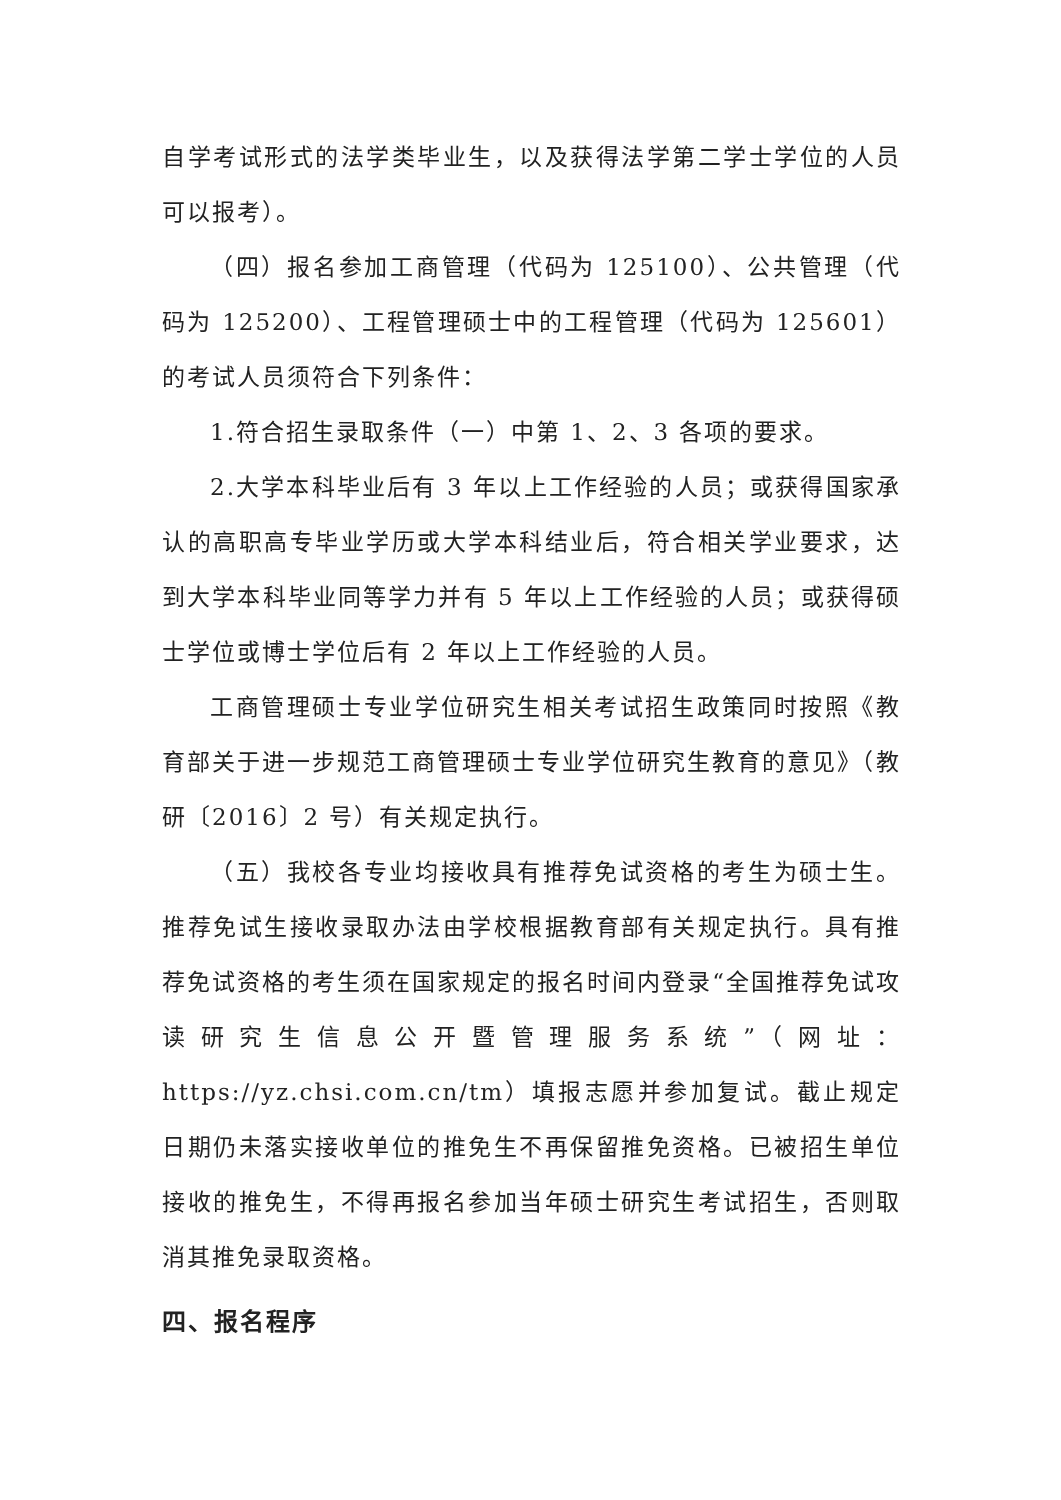自学考试形式的法学类毕业生，以及获得法学第二学士学位的人员可以报考）。
（四）报名参加工商管理（代码为 125100）、公共管理（代码为 125200）、工程管理硕士中的工程管理（代码为 125601）的考试人员须符合下列条件：
1.符合招生录取条件（一）中第 1、2、3 各项的要求。
2.大学本科毕业后有 3 年以上工作经验的人员；或获得国家承认的高职高专毕业学历或大学本科结业后，符合相关学业要求，达到大学本科毕业同等学力并有 5 年以上工作经验的人员；或获得硕士学位或博士学位后有 2 年以上工作经验的人员。
工商管理硕士专业学位研究生相关考试招生政策同时按照《教育部关于进一步规范工商管理硕士专业学位研究生教育的意见》（教研〔2016〕2 号）有关规定执行。
（五）我校各专业均接收具有推荐免试资格的考生为硕士生。推荐免试生接收录取办法由学校根据教育部有关规定执行。具有推荐免试资格的考生须在国家规定的报名时间内登录“全国推荐免试攻读研究生信息公开暨管理服务系统”（网址：https://yz.chsi.com.cn/tm）填报志愿并参加复试。截止规定日期仍未落实接收单位的推免生不再保留推免资格。已被招生单位接收的推免生，不得再报名参加当年硕士研究生考试招生，否则取消其推免录取资格。
四、报名程序